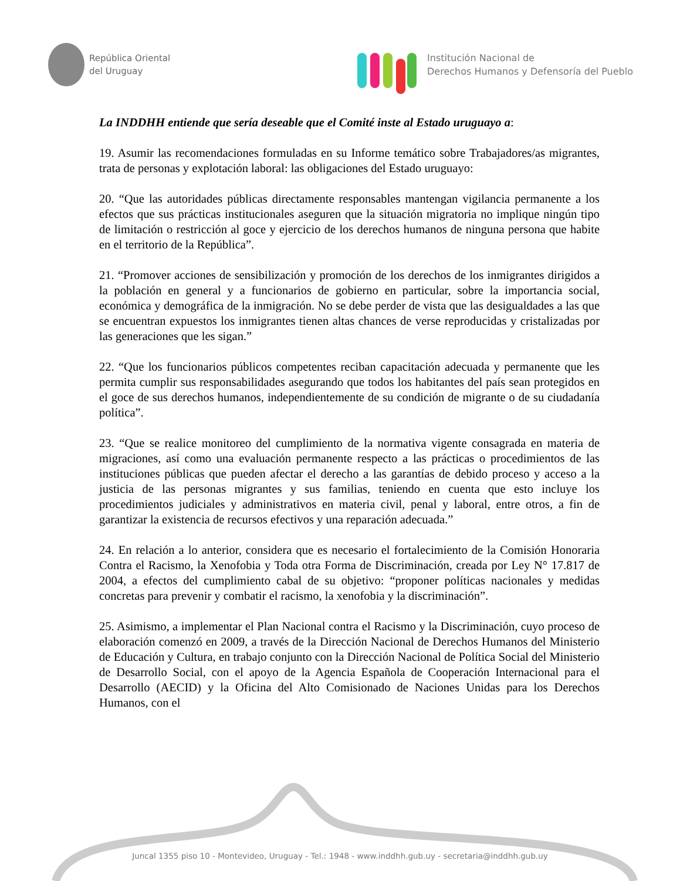República Oriental
del Uruguay
Institución Nacional de
Derechos Humanos y Defensoría del Pueblo
La INDDHH entiende que sería deseable que el Comité inste al Estado uruguayo a:
19. Asumir las recomendaciones formuladas en su Informe temático sobre Trabajadores/as migrantes, trata de personas y explotación laboral: las obligaciones del Estado uruguayo:
20. “Que las autoridades públicas directamente responsables mantengan vigilancia permanente a los efectos que sus prácticas institucionales aseguren que la situación migratoria no implique ningún tipo de limitación o restricción al goce y ejercicio de los derechos humanos de ninguna persona que habite en el territorio de la República”.
21. “Promover acciones de sensibilización y promoción de los derechos de los inmigrantes dirigidos a la población en general y a funcionarios de gobierno en particular, sobre la importancia social, económica y demográfica de la inmigración. No se debe perder de vista que las desigualdades a las que se encuentran expuestos los inmigrantes tienen altas chances de verse reproducidas y cristalizadas por las generaciones que les sigan.”
22. “Que los funcionarios públicos competentes reciban capacitación adecuada y permanente que les permita cumplir sus responsabilidades asegurando que todos los habitantes del país sean protegidos en el goce de sus derechos humanos, independientemente de su condición de migrante o de su ciudadanía política”.
23. “Que se realice monitoreo del cumplimiento de la normativa vigente consagrada en materia de migraciones, así como una evaluación permanente respecto a las prácticas o procedimientos de las instituciones públicas que pueden afectar el derecho a las garantías de debido proceso y acceso a la justicia de las personas migrantes y sus familias, teniendo en cuenta que esto incluye los procedimientos judiciales y administrativos en materia civil, penal y laboral, entre otros, a fin de garantizar la existencia de recursos efectivos y una reparación adecuada.”
24. En relación a lo anterior, considera que es necesario el fortalecimiento de la Comisión Honoraria Contra el Racismo, la Xenofobia y Toda otra Forma de Discriminación, creada por Ley N° 17.817 de 2004, a efectos del cumplimiento cabal de su objetivo: “proponer políticas nacionales y medidas concretas para prevenir y combatir el racismo, la xenofobia y la discriminación”.
25. Asimismo, a implementar el Plan Nacional contra el Racismo y la Discriminación, cuyo proceso de elaboración comenzó en 2009, a través de la Dirección Nacional de Derechos Humanos del Ministerio de Educación y Cultura, en trabajo conjunto con la Dirección Nacional de Política Social del Ministerio de Desarrollo Social, con el apoyo de la Agencia Española de Cooperación Internacional para el Desarrollo (AECID) y la Oficina del Alto Comisionado de Naciones Unidas para los Derechos Humanos, con el
Juncal 1355 piso 10 - Montevideo, Uruguay - Tel.: 1948 - www.inddhh.gub.uy - secretaria@inddhh.gub.uy